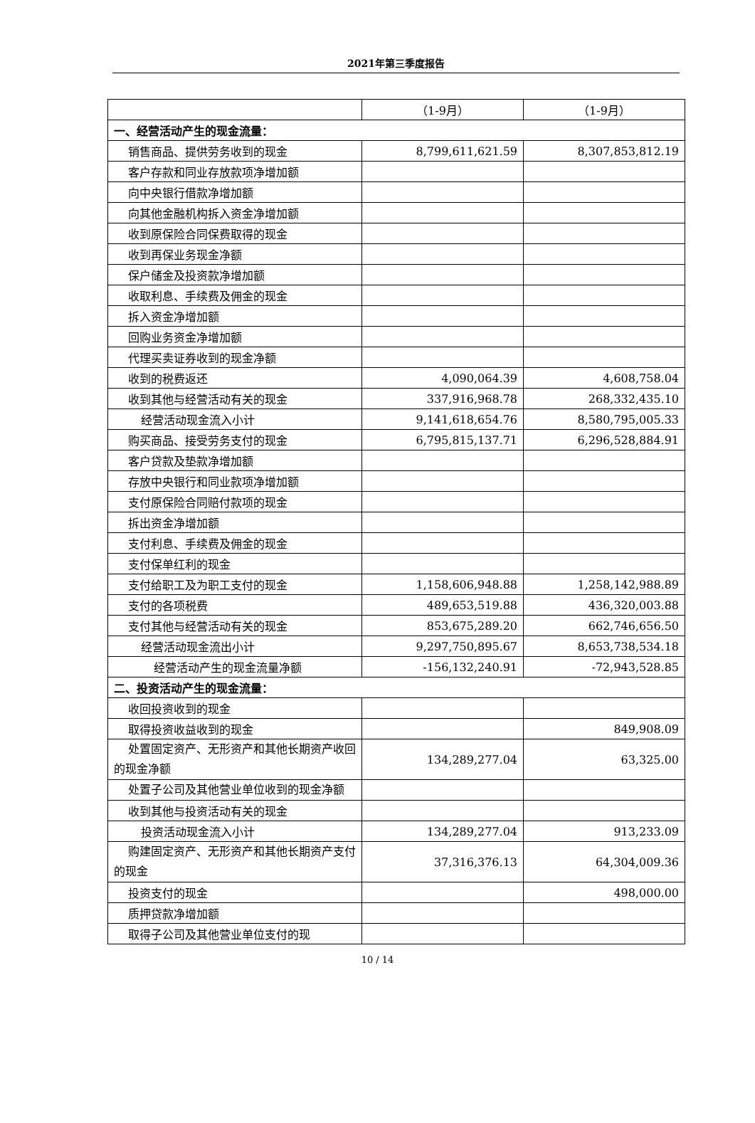2021年第三季度报告
| | （1-9月） | （1-9月） |
| --- | --- | --- |
| 一、经营活动产生的现金流量： | | |
| 销售商品、提供劳务收到的现金 | 8,799,611,621.59 | 8,307,853,812.19 |
| 客户存款和同业存放款项净增加额 | | |
| 向中央银行借款净增加额 | | |
| 向其他金融机构拆入资金净增加额 | | |
| 收到原保险合同保费取得的现金 | | |
| 收到再保业务现金净额 | | |
| 保户储金及投资款净增加额 | | |
| 收取利息、手续费及佣金的现金 | | |
| 拆入资金净增加额 | | |
| 回购业务资金净增加额 | | |
| 代理买卖证券收到的现金净额 | | |
| 收到的税费返还 | 4,090,064.39 | 4,608,758.04 |
| 收到其他与经营活动有关的现金 | 337,916,968.78 | 268,332,435.10 |
| 经营活动现金流入小计 | 9,141,618,654.76 | 8,580,795,005.33 |
| 购买商品、接受劳务支付的现金 | 6,795,815,137.71 | 6,296,528,884.91 |
| 客户贷款及垫款净增加额 | | |
| 存放中央银行和同业款项净增加额 | | |
| 支付原保险合同赔付款项的现金 | | |
| 拆出资金净增加额 | | |
| 支付利息、手续费及佣金的现金 | | |
| 支付保单红利的现金 | | |
| 支付给职工及为职工支付的现金 | 1,158,606,948.88 | 1,258,142,988.89 |
| 支付的各项税费 | 489,653,519.88 | 436,320,003.88 |
| 支付其他与经营活动有关的现金 | 853,675,289.20 | 662,746,656.50 |
| 经营活动现金流出小计 | 9,297,750,895.67 | 8,653,738,534.18 |
| 经营活动产生的现金流量净额 | -156,132,240.91 | -72,943,528.85 |
| 二、投资活动产生的现金流量： | | |
| 收回投资收到的现金 | | |
| 取得投资收益收到的现金 | | 849,908.09 |
| 处置固定资产、无形资产和其他长期资产收回的现金净额 | 134,289,277.04 | 63,325.00 |
| 处置子公司及其他营业单位收到的现金净额 | | |
| 收到其他与投资活动有关的现金 | | |
| 投资活动现金流入小计 | 134,289,277.04 | 913,233.09 |
| 购建固定资产、无形资产和其他长期资产支付的现金 | 37,316,376.13 | 64,304,009.36 |
| 投资支付的现金 | | 498,000.00 |
| 质押贷款净增加额 | | |
| 取得子公司及其他营业单位支付的现 | | |
10 / 14